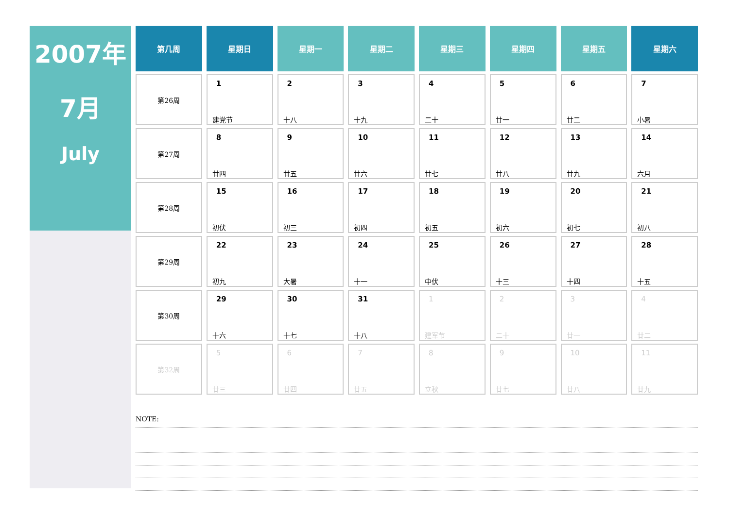2007年
7月
July
| 第几周 | 星期日 | 星期一 | 星期二 | 星期三 | 星期四 | 星期五 | 星期六 |
| --- | --- | --- | --- | --- | --- | --- | --- |
| 第26周 | 1 建党节 | 2 十八 | 3 十九 | 4 二十 | 5 廿一 | 6 廿二 | 7 小暑 |
| 第27周 | 8 廿四 | 9 廿五 | 10 廿六 | 11 廿七 | 12 廿八 | 13 廿九 | 14 六月 |
| 第28周 | 15 初伏 | 16 初三 | 17 初四 | 18 初五 | 19 初六 | 20 初七 | 21 初八 |
| 第29周 | 22 初九 | 23 大暑 | 24 十一 | 25 中伏 | 26 十三 | 27 十四 | 28 十五 |
| 第30周 | 29 十六 | 30 十七 | 31 十八 | 1 建军节 | 2 二十 | 3 廿一 | 4 廿二 |
| 第32周 | 5 廿三 | 6 廿四 | 7 廿五 | 8 立秋 | 9 廿七 | 10 廿八 | 11 廿九 |
NOTE: